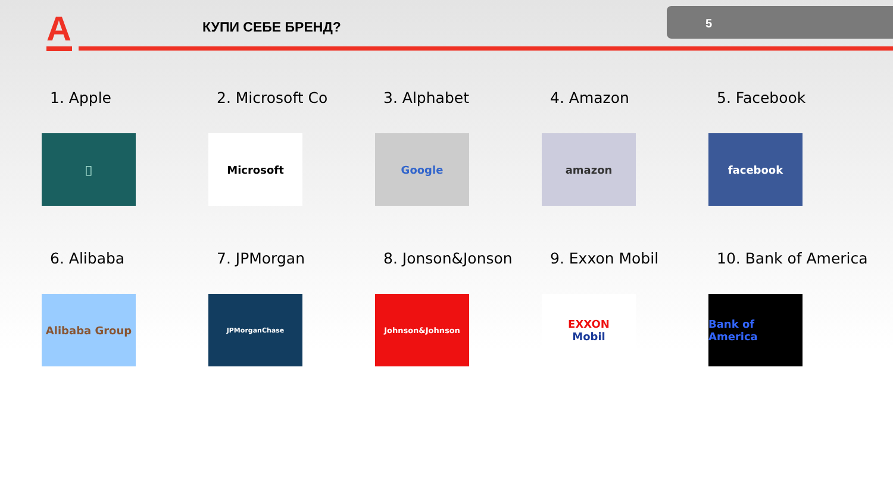A КУПИ СЕБЕ БРЕНД?
5
1. Apple

2. Microsoft Co
Microsoft
3. Alphabet
Google
4. Amazon
amazon
5. Facebook
facebook
6. Alibaba
Alibaba Group
7. JPMorgan
JPMorganChase
8. Jonson&Jonson
Johnson&Johnson
9. Exxon Mobil
EXXON
Mobil
10. Bank of America
Bank of America